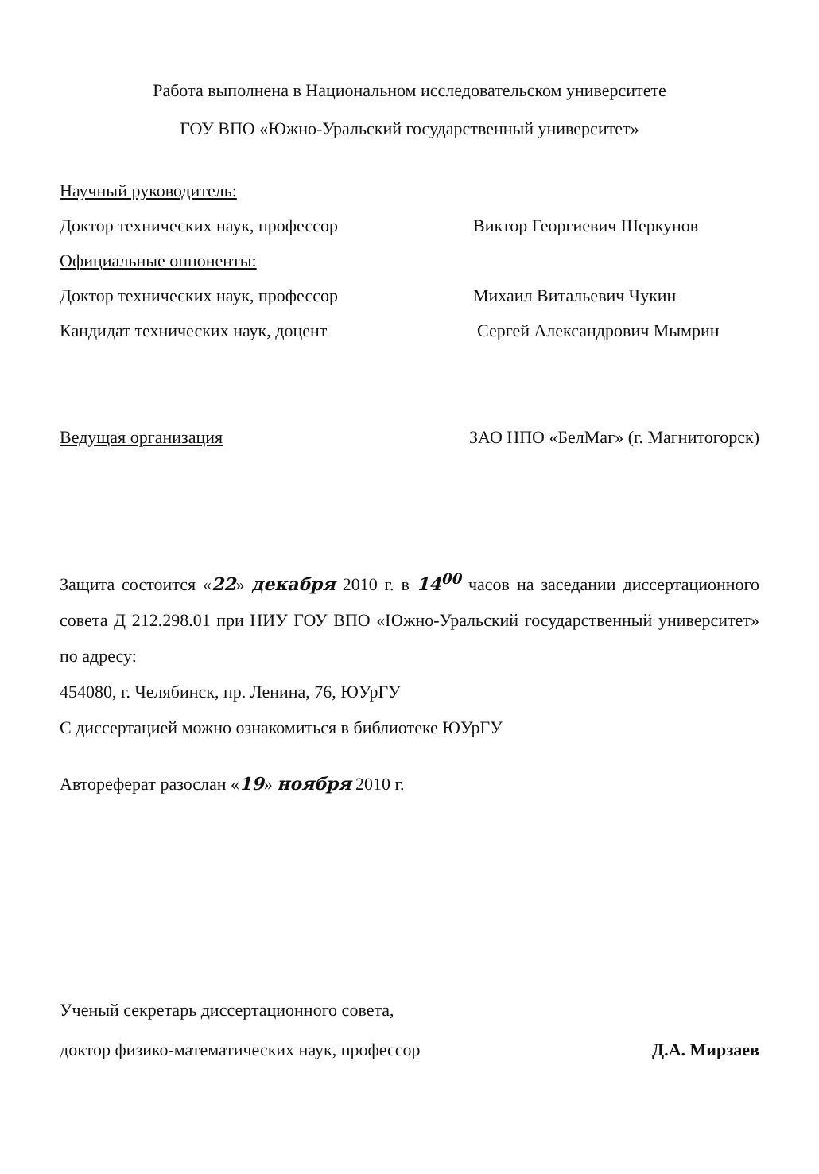Работа выполнена в Национальном исследовательском университете
ГОУ ВПО «Южно-Уральский государственный университет»
Научный руководитель:
Доктор технических наук, профессор Виктор Георгиевич Шеркунов
Официальные оппоненты:
Доктор технических наук, профессор Михаил Витальевич Чукин
Кандидат технических наук, доцент Сергей Александрович Мымрин
Ведущая организация ЗАО НПО «БелМаг» (г. Магнитогорск)
Защита состоится «22» декабря 2010 г. в 14<sup>00</sup> часов на заседании диссертационного совета Д 212.298.01 при НИУ ГОУ ВПО «Южно-Уральский государственный университет» по адресу:
454080, г. Челябинск, пр. Ленина, 76, ЮУрГУ
С диссертацией можно ознакомиться в библиотеке ЮУрГУ
Автореферат разослан «19» ноября 2010 г.
Ученый секретарь диссертационного совета,
доктор физико-математических наук, профессор Д.А. Мирзаев